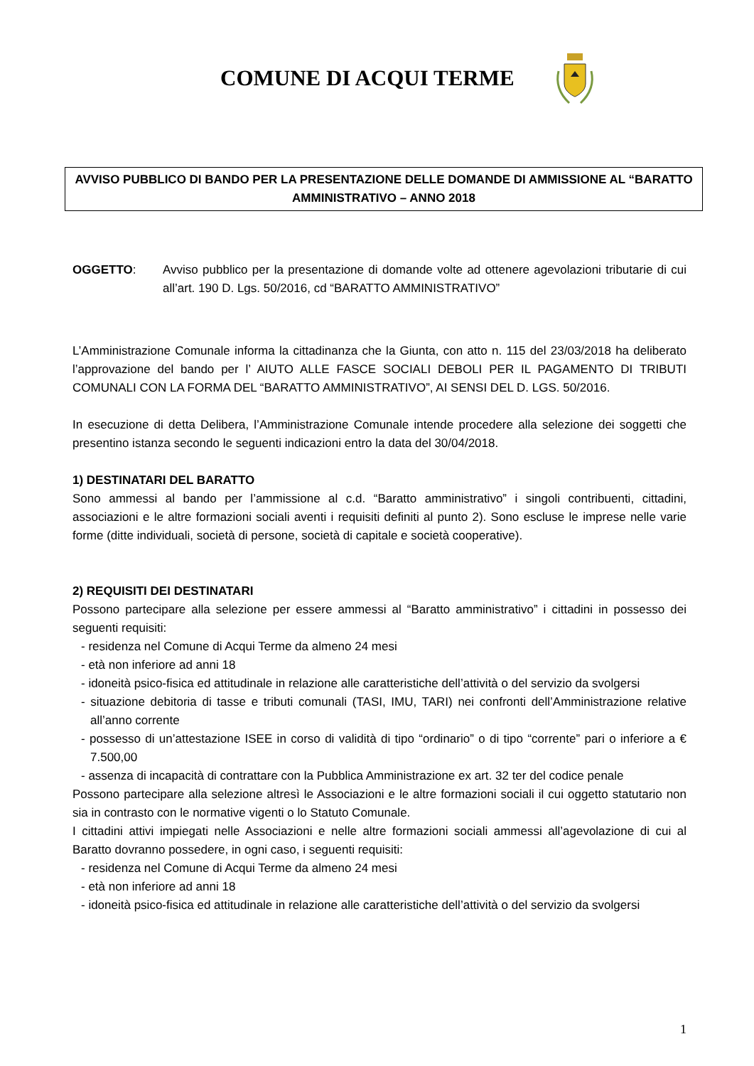COMUNE DI ACQUI TERME
AVVISO PUBBLICO DI BANDO PER LA PRESENTAZIONE DELLE DOMANDE DI AMMISSIONE AL “BARATTO AMMINISTRATIVO – ANNO 2018
OGGETTO: Avviso pubblico per la presentazione di domande volte ad ottenere agevolazioni tributarie di cui all’art. 190 D. Lgs. 50/2016, cd “BARATTO AMMINISTRATIVO”
L’Amministrazione Comunale informa la cittadinanza che la Giunta, con atto n. 115 del 23/03/2018 ha deliberato l’approvazione del bando per l’ AIUTO ALLE FASCE SOCIALI DEBOLI PER IL PAGAMENTO DI TRIBUTI COMUNALI CON LA FORMA DEL “BARATTO AMMINISTRATIVO”, AI SENSI DEL D. LGS. 50/2016.
In esecuzione di detta Delibera, l’Amministrazione Comunale intende procedere alla selezione dei soggetti che presentino istanza secondo le seguenti indicazioni entro la data del 30/04/2018.
1) DESTINATARI DEL BARATTO
Sono ammessi al bando per l’ammissione al c.d. “Baratto amministrativo” i singoli contribuenti, cittadini, associazioni e le altre formazioni sociali aventi i requisiti definiti al punto 2). Sono escluse le imprese nelle varie forme (ditte individuali, società di persone, società di capitale e società cooperative).
2) REQUISITI DEI DESTINATARI
Possono partecipare alla selezione per essere ammessi al “Baratto amministrativo” i cittadini in possesso dei seguenti requisiti:
- residenza nel Comune di Acqui Terme da almeno 24 mesi
- età non inferiore ad anni 18
- idoneità psico-fisica ed attitudinale in relazione alle caratteristiche dell’attività o del servizio da svolgersi
- situazione debitoria di tasse e tributi comunali (TASI, IMU, TARI) nei confronti dell’Amministrazione relative all’anno corrente
- possesso di un’attestazione ISEE in corso di validità di tipo “ordinario” o di tipo “corrente” pari o inferiore a € 7.500,00
- assenza di incapacità di contrattare con la Pubblica Amministrazione ex art. 32 ter del codice penale
Possono partecipare alla selezione altresì le Associazioni e le altre formazioni sociali il cui oggetto statutario non sia in contrasto con le normative vigenti o lo Statuto Comunale.
I cittadini attivi impiegati nelle Associazioni e nelle altre formazioni sociali ammessi all’agevolazione di cui al Baratto dovranno possedere, in ogni caso, i seguenti requisiti:
- residenza nel Comune di Acqui Terme da almeno 24 mesi
- età non inferiore ad anni 18
- idoneità psico-fisica ed attitudinale in relazione alle caratteristiche dell’attività o del servizio da svolgersi
1